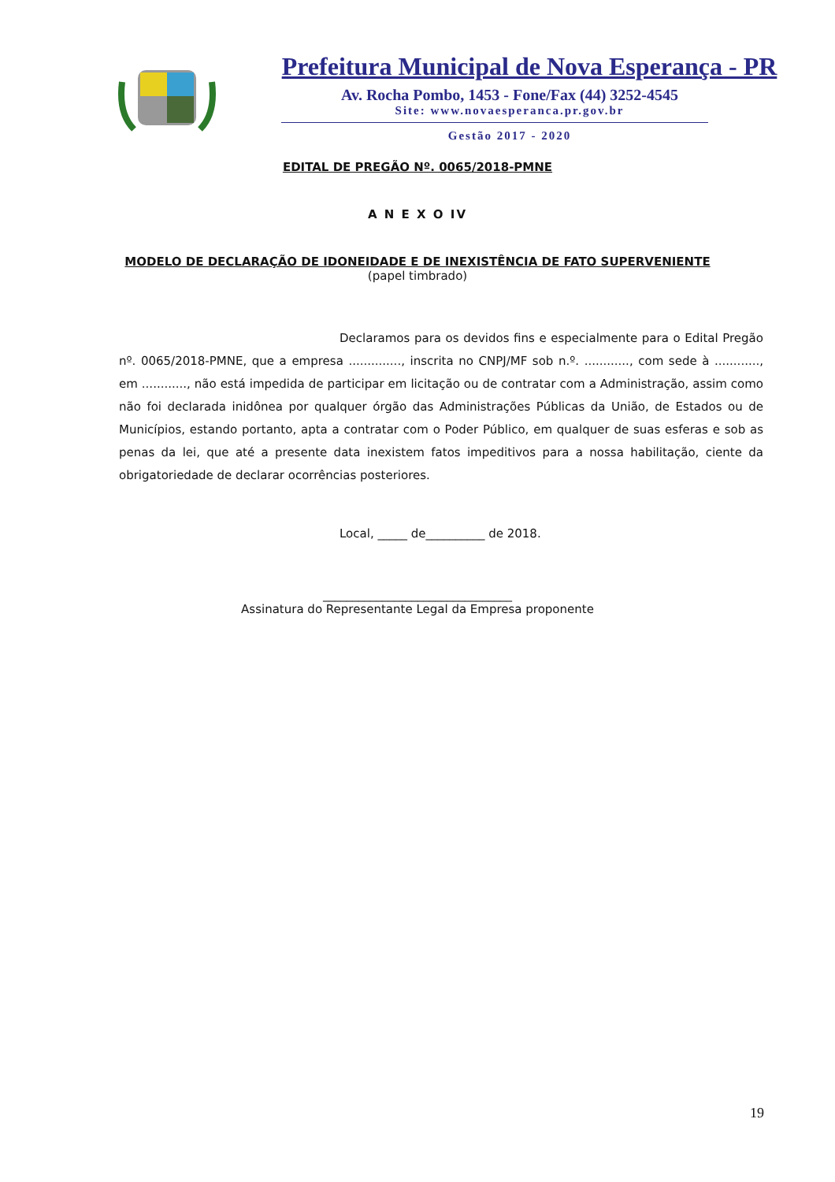Prefeitura Municipal de Nova Esperança - PR
Av. Rocha Pombo, 1453 - Fone/Fax (44) 3252-4545
Site: www.novaesperanca.pr.gov.br
Gestão 2017 - 2020
EDITAL DE PREGÃO Nº. 0065/2018-PMNE
A N E X O IV
MODELO DE DECLARAÇÃO DE IDONEIDADE E DE INEXISTÊNCIA DE FATO SUPERVENIENTE
(papel timbrado)
Declaramos para os devidos fins e especialmente para o Edital Pregão nº. 0065/2018-PMNE, que a empresa .............., inscrita no CNPJ/MF sob n.º. ............, com sede à ............, em ............, não está impedida de participar em licitação ou de contratar com a Administração, assim como não foi declarada inidônea por qualquer órgão das Administrações Públicas da União, de Estados ou de Municípios, estando portanto, apta a contratar com o Poder Público, em qualquer de suas esferas e sob as penas da lei, que até a presente data inexistem fatos impeditivos para a nossa habilitação, ciente da obrigatoriedade de declarar ocorrências posteriores.
Local, _____ de__________ de 2018.
________________________________
Assinatura do Representante Legal da Empresa proponente
19